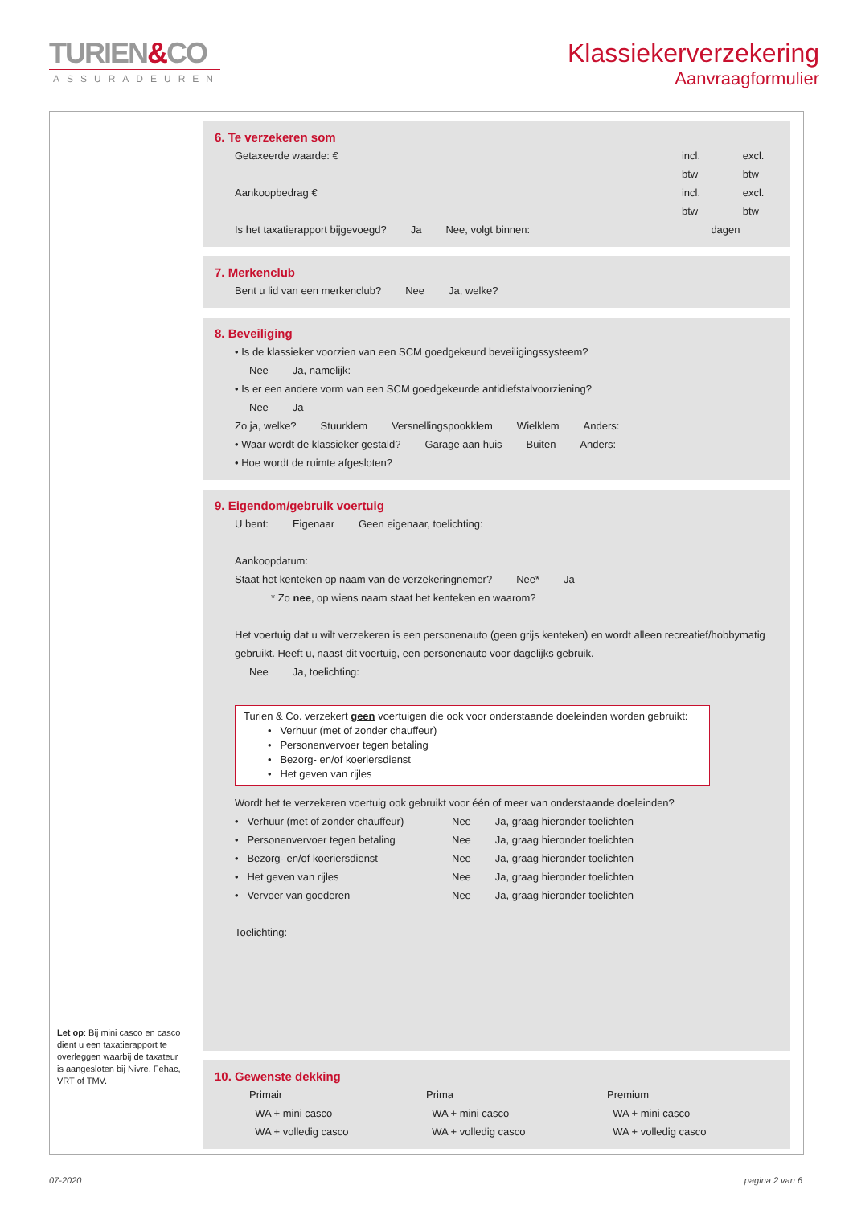TURIEN&CO
ASSURADEUREN
Klassiekerverzekering
Aanvraagformulier
6. Te verzekeren som
Getaxeerde waarde: € incl. btw excl. btw
Aankoopbedrag € incl. btw excl. btw
Is het taxatierapport bijgevoegd? Ja Nee, volgt binnen: dagen
7. Merkenclub
Bent u lid van een merkenclub? Nee Ja, welke?
8. Beveiliging
• Is de klassieker voorzien van een SCM goedgekeurd beveiligingssysteem?
Nee Ja, namelijk:
• Is er een andere vorm van een SCM goedgekeurde antidiefstalvoorziening?
Nee Ja
Zo ja, welke? Stuurklem Versnellingspookklem Wielklem Anders:
• Waar wordt de klassieker gestald? Garage aan huis Buiten Anders:
• Hoe wordt de ruimte afgesloten?
9. Eigendom/gebruik voertuig
U bent: Eigenaar Geen eigenaar, toelichting:
Aankoopdatum:
Staat het kenteken op naam van de verzekeringnemer? Nee* Ja
* Zo nee, op wiens naam staat het kenteken en waarom?
Het voertuig dat u wilt verzekeren is een personenauto (geen grijs kenteken) en wordt alleen recreatief/hobbymatig gebruikt. Heeft u, naast dit voertuig, een personenauto voor dagelijks gebruik.
Nee Ja, toelichting:
Turien & Co. verzekert geen voertuigen die ook voor onderstaande doeleinden worden gebruikt:
• Verhuur (met of zonder chauffeur)
• Personenvervoer tegen betaling
• Bezorg- en/of koeriersdienst
• Het geven van rijles
Wordt het te verzekeren voertuig ook gebruikt voor één of meer van onderstaande doeleinden?
• Verhuur (met of zonder chauffeur) Nee Ja, graag hieronder toelichten
• Personenvervoer tegen betaling Nee Ja, graag hieronder toelichten
• Bezorg- en/of koeriersdienst Nee Ja, graag hieronder toelichten
• Het geven van rijles Nee Ja, graag hieronder toelichten
• Vervoer van goederen Nee Ja, graag hieronder toelichten
Toelichting:
10. Gewenste dekking
Primair
WA + mini casco
WA + volledig casco
Prima
WA + mini casco
WA + volledig casco
Premium
WA + mini casco
WA + volledig casco
Let op: Bij mini casco en casco dient u een taxatierapport te overleggen waarbij de taxateur is aangesloten bij Nivre, Fehac, VRT of TMV.
07-2020 pagina 2 van 6